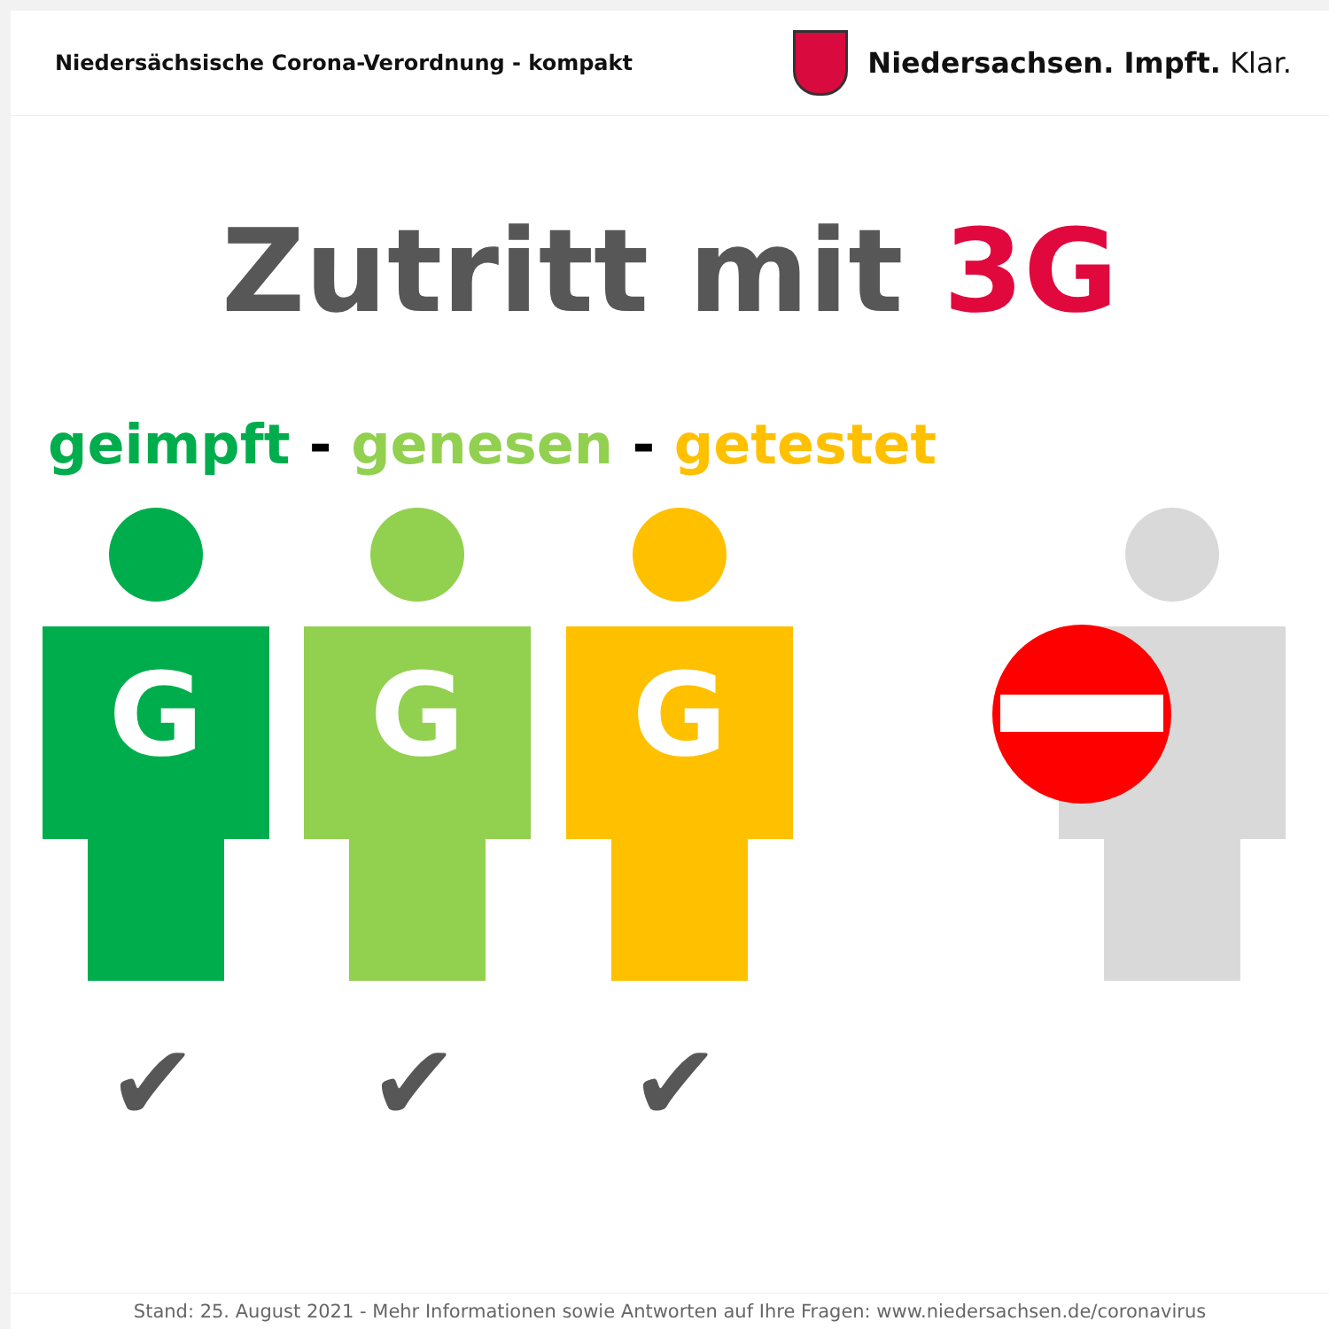Niedersächsische Corona-Verordnung - kompakt
Niedersachsen. Impft. Klar.
Zutritt mit 3G
geimpft - genesen - getestet
G G G
✔ ✔ ✔
Stand: 25. August 2021 - Mehr Informationen sowie Antworten auf Ihre Fragen: www.niedersachsen.de/coronavirus